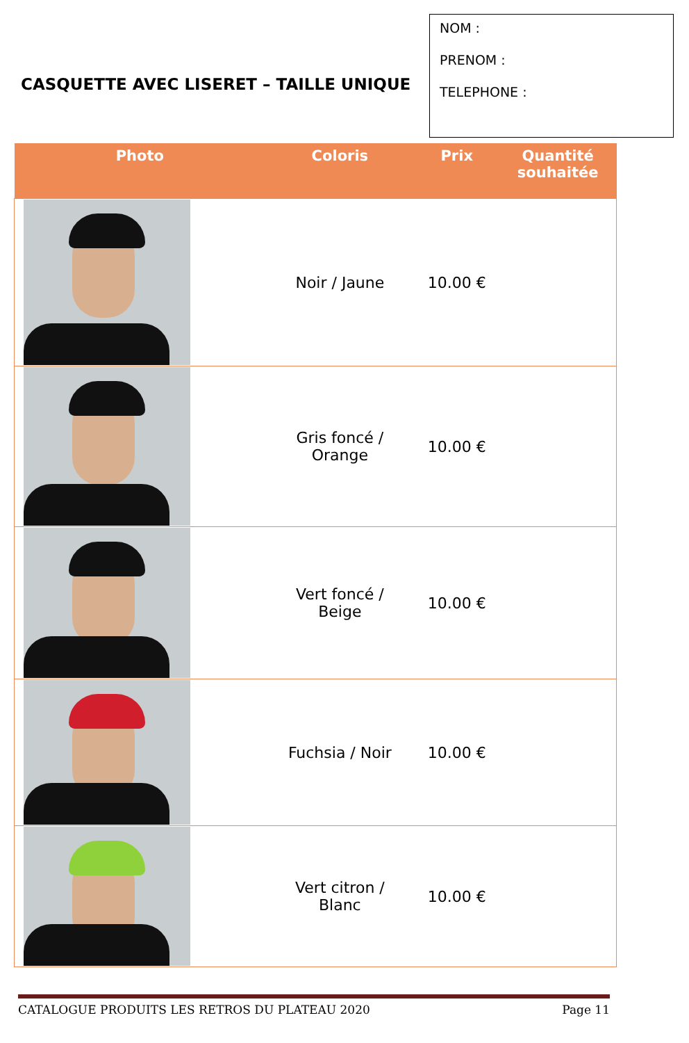CASQUETTE AVEC LISERET – TAILLE UNIQUE
NOM :
PRENOM :
TELEPHONE :
| Photo | Coloris | Prix | Quantité souhaitée |
| --- | --- | --- | --- |
| | Noir / Jaune | 10.00 € | |
| | Gris foncé / Orange | 10.00 € | |
| | Vert foncé / Beige | 10.00 € | |
| | Fuchsia / Noir | 10.00 € | |
| | Vert citron / Blanc | 10.00 € | |
CATALOGUE PRODUITS LES RETROS DU PLATEAU 2020 Page 11